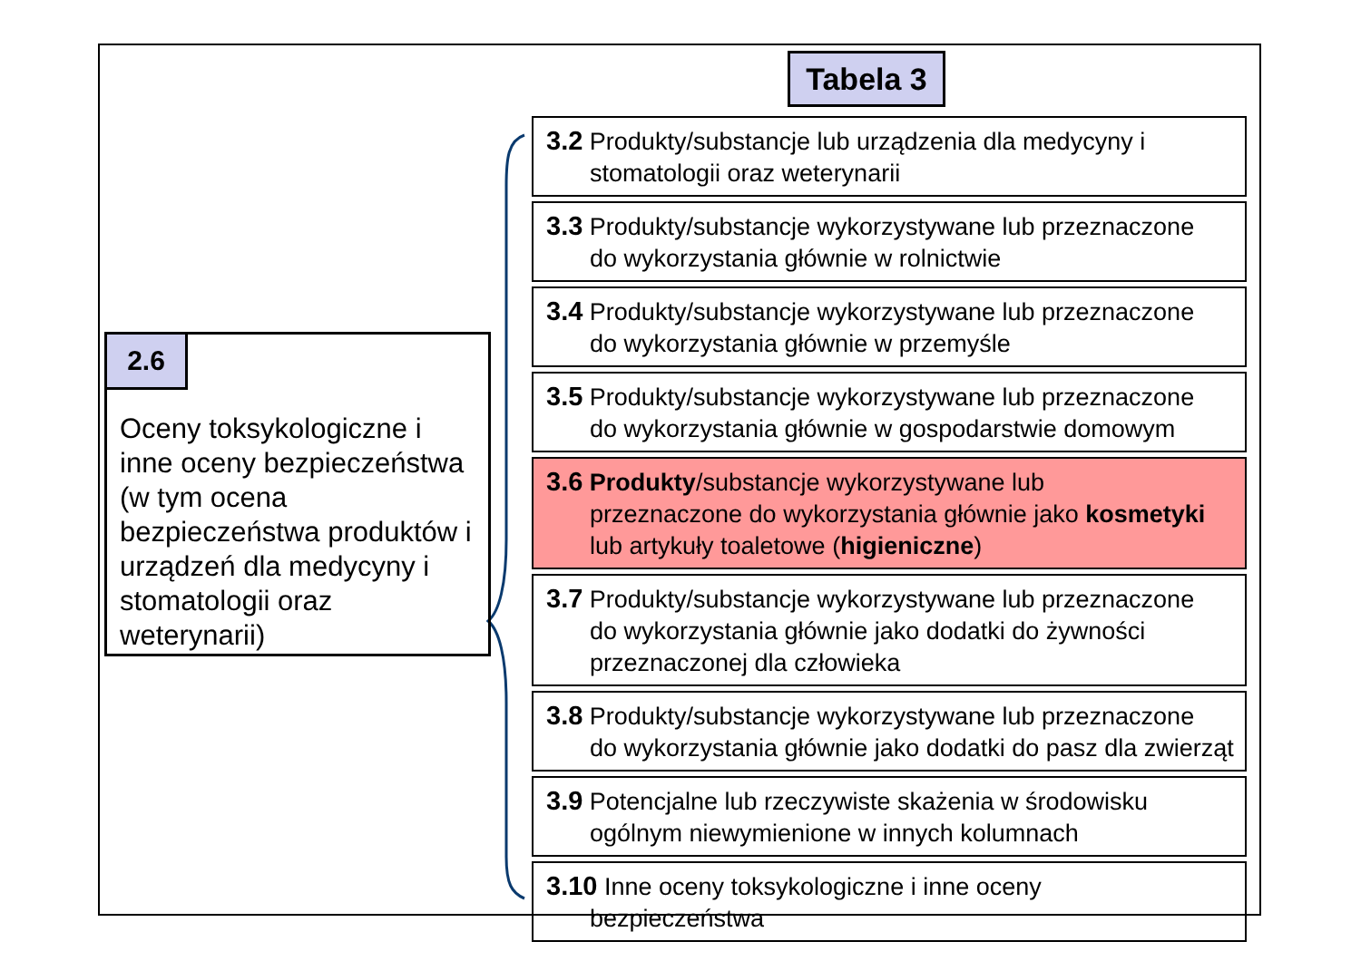Tabela 3
2.6
Oceny toksykologiczne i inne oceny bezpieczeństwa (w tym ocena bezpieczeństwa produktów i urządzeń dla medycyny i stomatologii oraz weterynarii)
3.2 Produkty/substancje lub urządzenia dla medycyny i
stomatologii oraz weterynarii
3.3 Produkty/substancje wykorzystywane lub przeznaczone
do wykorzystania głównie w rolnictwie
3.4 Produkty/substancje wykorzystywane lub przeznaczone
do wykorzystania głównie w przemyśle
3.5 Produkty/substancje wykorzystywane lub przeznaczone
do wykorzystania głównie w gospodarstwie domowym
3.6 Produkty/substancje wykorzystywane lub
przeznaczone do wykorzystania głównie jako kosmetyki lub artykuły toaletowe (higieniczne)
3.7 Produkty/substancje wykorzystywane lub przeznaczone
do wykorzystania głównie jako dodatki do żywności przeznaczonej dla człowieka
3.8 Produkty/substancje wykorzystywane lub przeznaczone
do wykorzystania głównie jako dodatki do pasz dla zwierząt
3.9 Potencjalne lub rzeczywiste skażenia w środowisku
ogólnym niewymienione w innych kolumnach
3.10 Inne oceny toksykologiczne i inne oceny
bezpieczeństwa